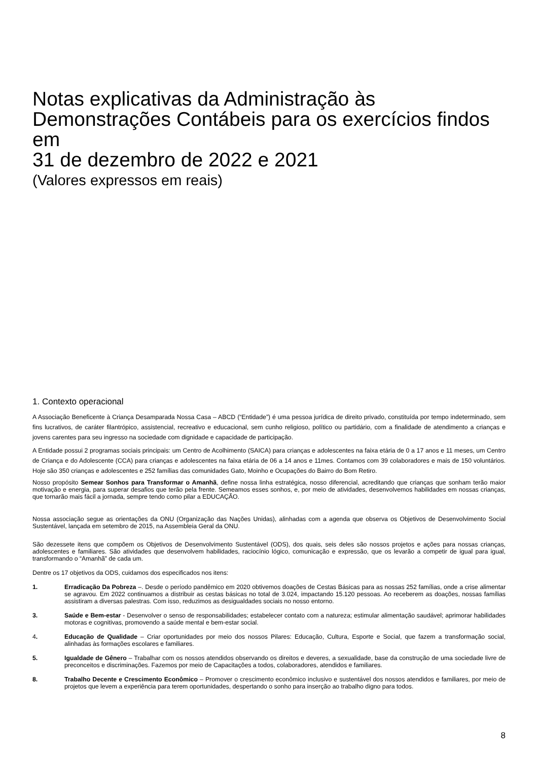Notas explicativas da Administração às Demonstrações Contábeis para os exercícios findos em
31 de dezembro de 2022 e 2021
(Valores expressos em reais)
1. Contexto operacional
A Associação Beneficente à Criança Desamparada Nossa Casa – ABCD (“Entidade”) é uma pessoa jurídica de direito privado, constituída por tempo indeterminado, sem fins lucrativos, de caráter filantrópico, assistencial, recreativo e educacional, sem cunho religioso, político ou partidário, com a finalidade de atendimento a crianças e jovens carentes para seu ingresso na sociedade com dignidade e capacidade de participação.
A Entidade possui 2 programas sociais principais: um Centro de Acolhimento (SAICA) para crianças e adolescentes na faixa etária de 0 a 17 anos e 11 meses, um Centro de Criança e do Adolescente (CCA) para crianças e adolescentes na faixa etária de 06 a 14 anos e 11mes. Contamos com 39 colaboradores e mais de 150 voluntários. Hoje são 350 crianças e adolescentes e 252 famílias das comunidades Gato, Moinho e Ocupações do Bairro do Bom Retiro.
Nosso propósito Semear Sonhos para Transformar o Amanhã, define nossa linha estratégica, nosso diferencial, acreditando que crianças que sonham terão maior motivação e energia, para superar desafios que terão pela frente. Semeamos esses sonhos, e, por meio de atividades, desenvolvemos habilidades em nossas crianças, que tornarão mais fácil a jornada, sempre tendo como pilar a EDUCAÇÃO.
Nossa associação segue as orientações da ONU (Organização das Nações Unidas), alinhadas com a agenda que observa os Objetivos de Desenvolvimento Social Sustentável, lançada em setembro de 2015, na Assembleia Geral da ONU.
São dezessete itens que compõem os Objetivos de Desenvolvimento Sustentável (ODS), dos quais, seis deles são nossos projetos e ações para nossas crianças, adolescentes e familiares. São atividades que desenvolvem habilidades, raciocínio lógico, comunicação e expressão, que os levarão a competir de igual para igual, transformando o “Amanhã” de cada um.
Dentre os 17 objetivos da ODS, cuidamos dos especificados nos itens:
1. Erradicação Da Pobreza –. Desde o período pandêmico em 2020 obtivemos doações de Cestas Básicas para as nossas 252 famílias, onde a crise alimentar se agravou. Em 2022 continuamos a distribuir as cestas básicas no total de 3.024, impactando 15.120 pessoas. Ao receberem as doações, nossas famílias assistiram a diversas palestras. Com isso, reduzimos as desigualdades sociais no nosso entorno.
3. Saúde e Bem-estar - Desenvolver o senso de responsabilidades; estabelecer contato com a natureza; estimular alimentação saudável; aprimorar habilidades motoras e cognitivas, promovendo a saúde mental e bem-estar social.
4. Educação de Qualidade – Criar oportunidades por meio dos nossos Pilares: Educação, Cultura, Esporte e Social, que fazem a transformação social, alinhadas às formações escolares e familiares.
5. Igualdade de Gênero – Trabalhar com os nossos atendidos observando os direitos e deveres, a sexualidade, base da construção de uma sociedade livre de preconceitos e discriminações. Fazemos por meio de Capacitações a todos, colaboradores, atendidos e familiares.
8. Trabalho Decente e Crescimento Econômico – Promover o crescimento econômico inclusivo e sustentável dos nossos atendidos e familiares, por meio de projetos que levem a experiência para terem oportunidades, despertando o sonho para inserção ao trabalho digno para todos.
8